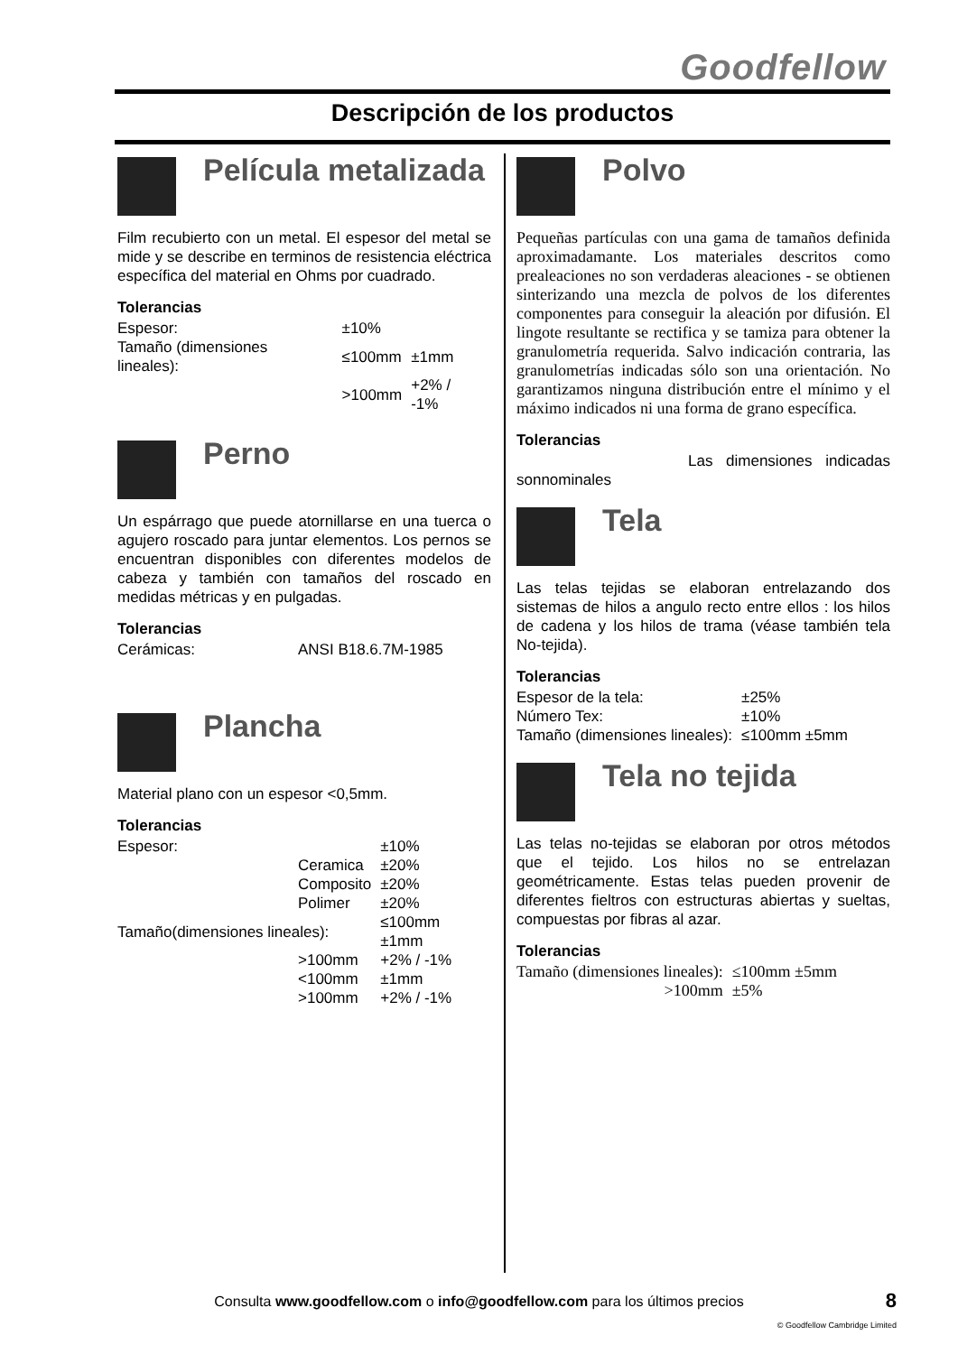Goodfellow
Descripción de los productos
Película metalizada
Film recubierto con un metal. El espesor del metal se mide y se describe en terminos de resistencia eléctrica específica del material en Ohms por cuadrado.
Tolerancias
| Espesor: | ±10% | |
| Tamaño (dimensiones lineales): | ≤100mm | ±1mm |
| | >100mm | +2% / -1% |
Perno
Un espárrago que puede atornillarse en una tuerca o agujero roscado para juntar elementos. Los pernos se encuentran disponibles con diferentes modelos de cabeza y también con tamaños del roscado en medidas métricas y en pulgadas.
Tolerancias
| Cerámicas: | ANSI B18.6.7M-1985 |
Plancha
Material plano con un espesor <0,5mm.
Tolerancias
| Espesor: | | ±10% |
| | Ceramica | ±20% |
| | Composito | ±20% |
| | Polimer | ±20% |
| Tamaño(dimensiones lineales): | | ≤100mm ±1mm |
| | >100mm | +2% / -1% |
| | <100mm | ±1mm |
| | >100mm | +2% / -1% |
Polvo
Pequeñas partículas con una gama de tamaños definida aproximadamante. Los materiales descritos como prealeaciones no son verdaderas aleaciones - se obtienen sinterizando una mezcla de polvos de los diferentes componentes para conseguir la aleación por difusión. El lingote resultante se rectifica y se tamiza para obtener la granulometría requerida. Salvo indicación contraria, las granulometrías indicadas sólo son una orientación. No garantizamos ninguna distribución entre el mínimo y el máximo indicados ni una forma de grano específica.
Tolerancias
Las dimensiones indicadas sonnominales
Tela
Las telas tejidas se elaboran entrelazando dos sistemas de hilos a angulo recto entre ellos : los hilos de cadena y los hilos de trama (véase también tela No-tejida).
Tolerancias
| Espesor de la tela: | ±25% |
| Número Tex: | ±10% |
| Tamaño (dimensiones lineales): | ≤100mm ±5mm |
Tela no tejida
Las telas no-tejidas se elaboran por otros métodos que el tejido. Los hilos no se entrelazan geométricamente. Estas telas pueden provenir de diferentes fieltros con estructuras abiertas y sueltas, compuestas por fibras al azar.
Tolerancias
| Tamaño (dimensiones lineales): | ≤100mm ±5mm |
| >100mm | ±5% |
Consulta www.goodfellow.com o info@goodfellow.com para los últimos precios 8
© Goodfellow Cambridge Limited